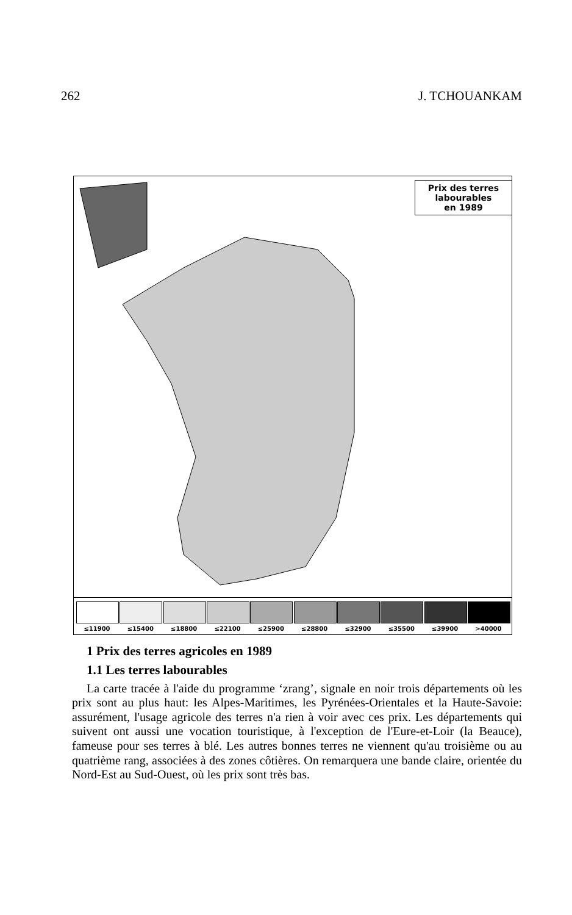262 J. TCHOUANKAM
Prix des terres
labourables
en 1989
≤11900 ≤15400 ≤18800 ≤22100 ≤25900 ≤28800 ≤32900 ≤35500 ≤39900 >40000
1 Prix des terres agricoles en 1989
1.1 Les terres labourables
La carte tracée à l'aide du programme ‘zrang’, signale en noir trois départements où les prix sont au plus haut: les Alpes-Maritimes, les Pyrénées-Orientales et la Haute-Savoie: assurément, l'usage agricole des terres n'a rien à voir avec ces prix. Les départements qui suivent ont aussi une vocation touristique, à l'exception de l'Eure-et-Loir (la Beauce), fameuse pour ses terres à blé. Les autres bonnes terres ne viennent qu'au troisième ou au quatrième rang, associées à des zones côtières. On remarquera une bande claire, orientée du Nord-Est au Sud-Ouest, où les prix sont très bas.